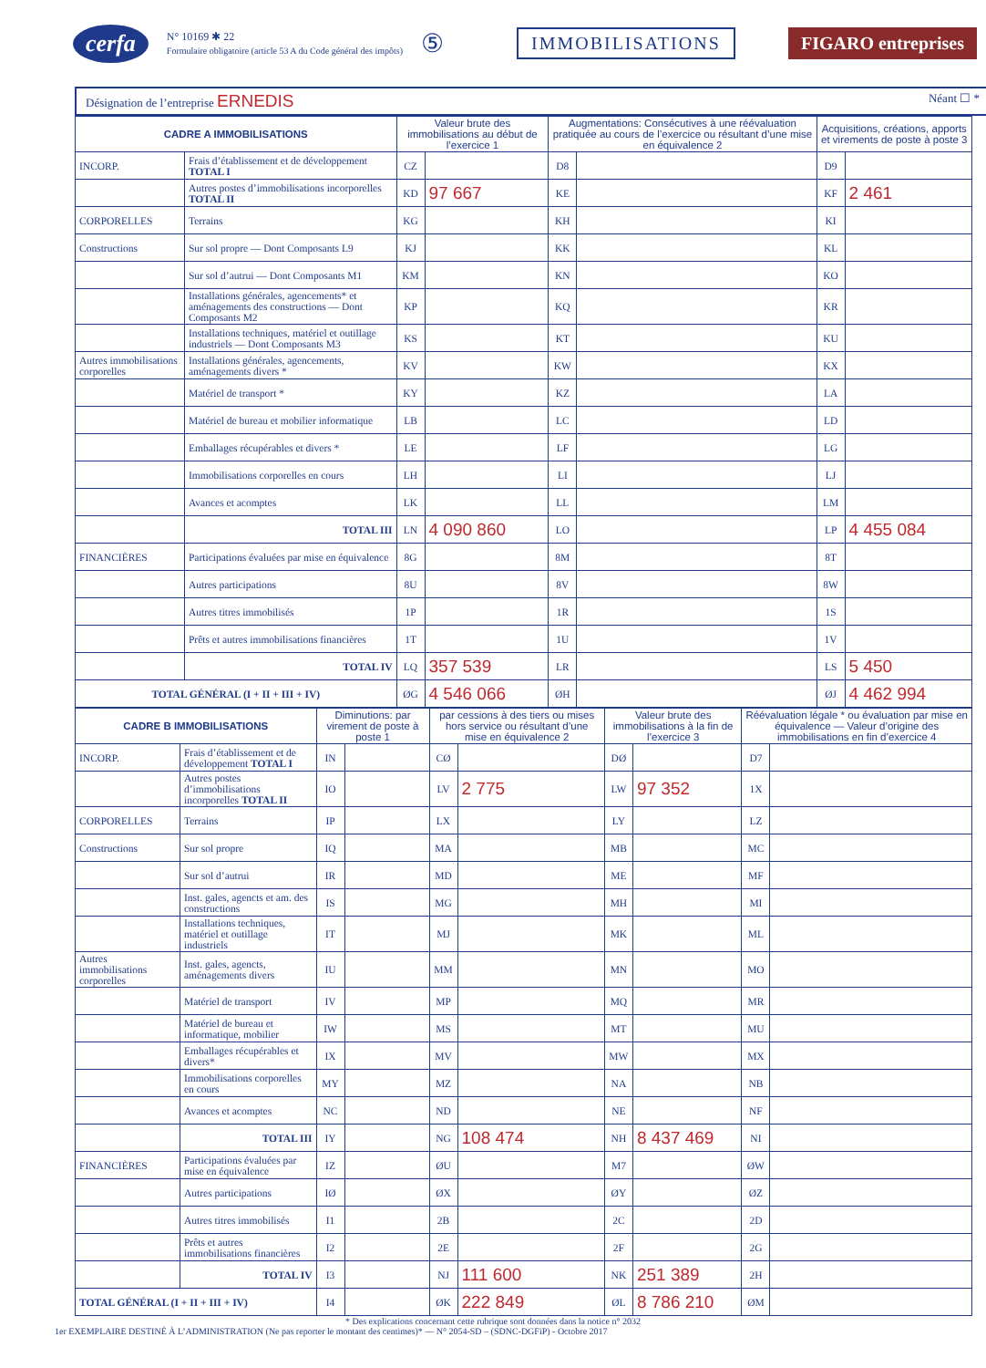cerfa
N° 10169 ✱ 22
Formulaire obligatoire (article 53 A du Code général des impôts)
⑤ IMMOBILISATIONS FIGARO entreprises
Désignation de l’entreprise ERNEDIS Néant ☐ *
| CADRE A IMMOBILISATIONS | | Valeur brute des immobilisations au début de l’exercice 1 | | Augmentations: Consécutives à une réévaluation pratiquée au cours de l’exercice ou résultant d’une mise en équivalence 2 | | Acquisitions, créations, apports et virements de poste à poste 3 | |
| --- | --- | --- | --- | --- | --- | --- | --- |
| INCORP. | Frais d’établissement et de développement TOTAL I | CZ | | D8 | | D9 | |
| | Autres postes d’immobilisations incorporelles TOTAL II | KD | 97 667 | KE | | KF | 2 461 |
| CORPORELLES | Terrains | KG | | KH | | KI | |
| Constructions | Sur sol propre — Dont Composants L9 | KJ | | KK | | KL | |
| | Sur sol d’autrui — Dont Composants M1 | KM | | KN | | KO | |
| | Installations générales, agencements* et aménagements des constructions — Dont Composants M2 | KP | | KQ | | KR | |
| | Installations techniques, matériel et outillage industriels — Dont Composants M3 | KS | | KT | | KU | |
| Autres immobilisations corporelles | Installations générales, agencements, aménagements divers * | KV | | KW | | KX | |
| | Matériel de transport * | KY | | KZ | | LA | |
| | Matériel de bureau et mobilier informatique | LB | | LC | | LD | |
| | Emballages récupérables et divers * | LE | | LF | | LG | |
| | Immobilisations corporelles en cours | LH | | LI | | LJ | |
| | Avances et acomptes | LK | | LL | | LM | |
| | TOTAL III | LN | 4 090 860 | LO | | LP | 4 455 084 |
| FINANCIÈRES | Participations évaluées par mise en équivalence | 8G | | 8M | | 8T | |
| | Autres participations | 8U | | 8V | | 8W | |
| | Autres titres immobilisés | 1P | | 1R | | 1S | |
| | Prêts et autres immobilisations financières | 1T | | 1U | | 1V | |
| | TOTAL IV | LQ | 357 539 | LR | | LS | 5 450 |
| TOTAL GÉNÉRAL (I + II + III + IV) | | ØG | 4 546 066 | ØH | | ØJ | 4 462 994 |
| CADRE B IMMOBILISATIONS | | Diminutions: par virement de poste à poste 1 | | par cessions à des tiers ou mises hors service ou résultant d’une mise en équivalence 2 | | Valeur brute des immobilisations à la fin de l’exercice 3 | | Réévaluation légale * ou évaluation par mise en équivalence — Valeur d’origine des immobilisations en fin d’exercice 4 | |
| --- | --- | --- | --- | --- | --- | --- | --- | --- | --- |
| INCORP. | Frais d’établissement et de développement TOTAL I | IN | | CØ | | DØ | | D7 | |
| | Autres postes d’immobilisations incorporelles TOTAL II | IO | | LV | 2 775 | LW | 97 352 | 1X | |
| CORPORELLES | Terrains | IP | | LX | | LY | | LZ | |
| Constructions | Sur sol propre | IQ | | MA | | MB | | MC | |
| | Sur sol d’autrui | IR | | MD | | ME | | MF | |
| | Inst. gales, agencts et am. des constructions | IS | | MG | | MH | | MI | |
| | Installations techniques, matériel et outillage industriels | IT | | MJ | | MK | | ML | |
| Autres immobilisations corporelles | Inst. gales, agencts, aménagements divers | IU | | MM | | MN | | MO | |
| | Matériel de transport | IV | | MP | | MQ | | MR | |
| | Matériel de bureau et informatique, mobilier | IW | | MS | | MT | | MU | |
| | Emballages récupérables et divers* | IX | | MV | | MW | | MX | |
| | Immobilisations corporelles en cours | MY | | MZ | | NA | | NB | |
| | Avances et acomptes | NC | | ND | | NE | | NF | |
| | TOTAL III | IY | | NG | 108 474 | NH | 8 437 469 | NI | |
| FINANCIÈRES | Participations évaluées par mise en équivalence | IZ | | ØU | | M7 | | ØW | |
| | Autres participations | IØ | | ØX | | ØY | | ØZ | |
| | Autres titres immobilisés | I1 | | 2B | | 2C | | 2D | |
| | Prêts et autres immobilisations financières | I2 | | 2E | | 2F | | 2G | |
| | TOTAL IV | I3 | | NJ | 111 600 | NK | 251 389 | 2H | |
| TOTAL GÉNÉRAL (I + II + III + IV) | | I4 | | ØK | 222 849 | ØL | 8 786 210 | ØM | |
* Des explications concernant cette rubrique sont données dans la notice n° 2032
1er EXEMPLAIRE DESTINÉ À L’ADMINISTRATION (Ne pas reporter le montant des centimes)* — N° 2054-SD – (SDNC-DGFiP) - Octobre 2017